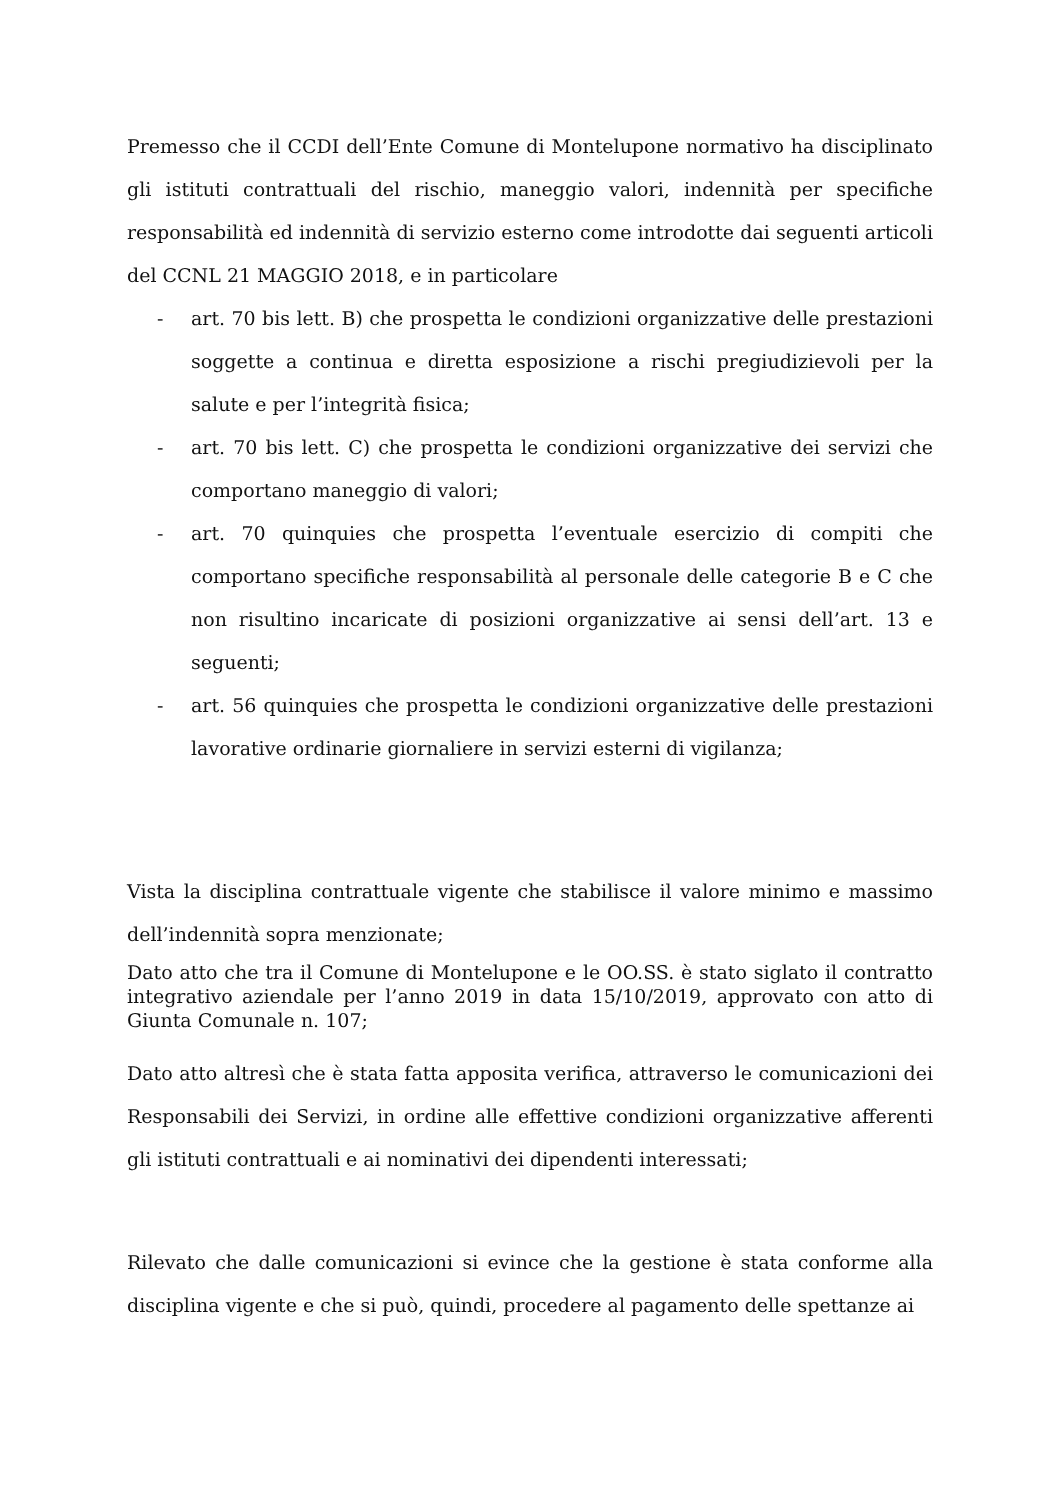Premesso che il CCDI dell’Ente Comune di Montelupone normativo ha disciplinato gli istituti contrattuali del rischio, maneggio valori, indennità per specifiche responsabilità ed indennità di servizio esterno come introdotte dai seguenti articoli del CCNL 21 MAGGIO 2018, e in particolare
- art. 70 bis lett. B) che prospetta le condizioni organizzative delle prestazioni soggette a continua e diretta esposizione a rischi pregiudizievoli per la salute e per l’integrità fisica;
- art. 70 bis lett. C) che prospetta le condizioni organizzative dei servizi che comportano maneggio di valori;
- art. 70 quinquies che prospetta l’eventuale esercizio di compiti che comportano specifiche responsabilità al personale delle categorie B e C che non risultino incaricate di posizioni organizzative ai sensi dell’art. 13 e seguenti;
- art. 56 quinquies che prospetta le condizioni organizzative delle prestazioni lavorative ordinarie giornaliere in servizi esterni di vigilanza;
Vista la disciplina contrattuale vigente che stabilisce il valore minimo e massimo dell’indennità sopra menzionate;
Dato atto che tra il Comune di Montelupone e le OO.SS. è stato siglato il contratto integrativo aziendale per l’anno 2019 in data 15/10/2019, approvato con atto di Giunta Comunale n. 107;
Dato atto altresì che è stata fatta apposita verifica, attraverso le comunicazioni dei Responsabili dei Servizi, in ordine alle effettive condizioni organizzative afferenti gli istituti contrattuali e ai nominativi dei dipendenti interessati;
Rilevato che dalle comunicazioni si evince che la gestione è stata conforme alla disciplina vigente e che si può, quindi, procedere al pagamento delle spettanze ai